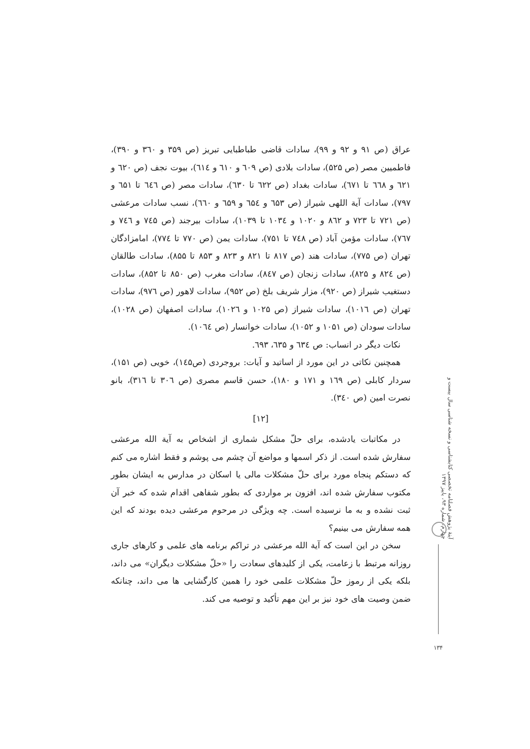عراق (ص ۹۱ و ۹۲ و ۹۹)، سادات قاضی طباطبایی تبریز (ص ۳۵۹ و ۳٦۰ و ۳۹۰)، فاطمیین مصر (ص ۵۲۵)، سادات بلادی (ص ٦۰۹ و ٦۱۰ و ٦۱٤)، بیوت نجف (ص ٦۲۰ و ٦۲۱ و ٦٦۸ تا ٦۷۱)، سادات بغداد (ص ٦۲۲ تا ٦۳۰)، سادات مصر (ص ٦٤٦ تا ٦۵۱ و ۷۹۷)، سادات آیة اللهی شیراز (ص ٦۵۳ و ٦۵٤ و ٦۵۹ و ٦٦۰)، نسب سادات مرعشی (ص ۷۲۱ تا ۷۲۳ و ۸٦۲ و ۱۰۲۰ و ۱۰۳٤ تا ۱۰۳۹)، سادات بیرجند (ص ۷٤۵ و ۷٤٦ و ۷٦۷)، سادات مؤمن آباد (ص ۷٤۸ تا ۷۵۱)، سادات یمن (ص ۷۷۰ تا ۷۷٤)، امامزادگان تهران (ص ۷۷۵)، سادات هند (ص ۸۱۷ تا ۸۲۱ و ۸۲۳ و ۸۵۳ تا ۸۵۵)، سادات طالقان (ص ۸۲٤ و ۸۲۵)، سادات زنجان (ص ۸٤۷)، سادات مغرب (ص ۸۵۰ تا ۸۵۲)، سادات دستغیب شیراز (ص ۹۲۰)، مزار شریف بلخ (ص ۹۵۲)، سادات لاهور (ص ۹۷٦)، سادات تهران (ص ۱۰۱٦)، سادات شیراز (ص ۱۰۲۵ و ۱۰۲٦)، سادات اصفهان (ص ۱۰۲۸)، سادات سودان (ص ۱۰۵۱ و ۱۰۵۲)، سادات خوانسار (ص ۱۰٦٤).
نکات دیگر در انساب: ص ٦۳٤ و ٦۳۵، ٦۹۳.
همچنین نکاتی در این مورد از اساتید و آیات: بروجردی (ص۱٤۵)، خویی (ص ۱۵۱)، سردار کابلی (ص ۱٦۹ و ۱۷۱ و ۱۸۰)، حسن قاسم مصری (ص ۳۰٦ تا ۳۱٦)، بانو نصرت امین (ص ۳٤۰).
[۱۲]
در مکاتبات یادشده، برای حلّ مشکل شماری از اشخاص به آیة الله مرعشی سفارش شده است. از ذکر اسمها و مواضع آن چشم می پوشم و فقط اشاره می کنم که دستکم پنجاه مورد برای حلّ مشکلات مالی یا اسکان در مدارس به ایشان بطور مکتوب سفارش شده اند، افزون بر مواردی که بطور شفاهی اقدام شده که خبر آن ثبت نشده و به ما نرسیده است. چه ویژگی در مرحوم مرعشی دیده بودند که این همه سفارش می بینیم؟
سخن در این است که آیة الله مرعشی در تراکم برنامه های علمی و کارهای جاری روزانه مرتبط با زعامت، یکی از کلیدهای سعادت را «حلّ مشکلات دیگران» می داند، بلکه یکی از رموز حلّ مشکلات علمی خود را همین کارگشایی ها می داند، چنانکه ضمن وصیت های خود نیز بر این مهم تأکید و توصیه می کند.
آینهٔ پژوهش فصلنامه تخصصی کتابشناسی و نسخه شناسی سال بیست و چهارم، شماره ۹۳، پاییز ۱۳۹۷
۱۳۴